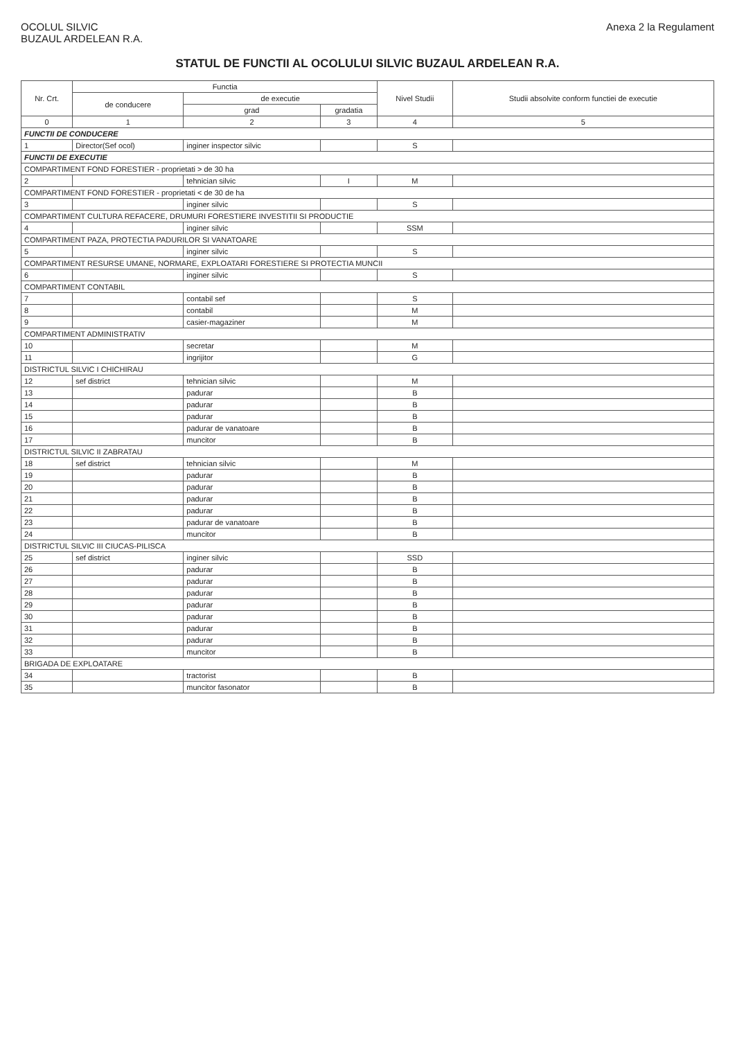OCOLUL SILVIC
BUZAUL ARDELEAN R.A.
Anexa 2 la Regulament
STATUL DE FUNCTII AL OCOLULUI SILVIC BUZAUL ARDELEAN R.A.
| Nr. Crt. | Functia | | | Nivel Studii | Studii absolvite conform functiei de executie |
| --- | --- | --- | --- | --- | --- |
| | de conducere | de executie | | | |
| | | grad | gradatia | | |
| 0 | 1 | 2 | 3 | 4 | 5 |
| FUNCTII DE CONDUCERE | | | | | |
| 1 | Director(Sef ocol) | inginer inspector silvic | | S | |
| FUNCTII DE EXECUTIE | | | | | |
| COMPARTIMENT FOND FORESTIER - proprietati > de 30 ha | | | | | |
| 2 | | tehnician silvic | I | M | |
| COMPARTIMENT FOND FORESTIER - proprietati < de 30 de ha | | | | | |
| 3 | | inginer silvic | | S | |
| COMPARTIMENT CULTURA REFACERE, DRUMURI FORESTIERE INVESTITII SI PRODUCTIE | | | | | |
| 4 | | inginer silvic | | SSM | |
| COMPARTIMENT PAZA, PROTECTIA PADURILOR SI VANATOARE | | | | | |
| 5 | | inginer silvic | | S | |
| COMPARTIMENT RESURSE UMANE, NORMARE, EXPLOATARI FORESTIERE SI PROTECTIA MUNCII | | | | | |
| 6 | | inginer silvic | | S | |
| COMPARTIMENT CONTABIL | | | | | |
| 7 | | contabil sef | | S | |
| 8 | | contabil | | M | |
| 9 | | casier-magaziner | | M | |
| COMPARTIMENT ADMINISTRATIV | | | | | |
| 10 | | secretar | | M | |
| 11 | | ingrijitor | | G | |
| DISTRICTUL SILVIC I CHICHIRAU | | | | | |
| 12 | sef district | tehnician silvic | | M | |
| 13 | | padurar | | B | |
| 14 | | padurar | | B | |
| 15 | | padurar | | B | |
| 16 | | padurar de vanatoare | | B | |
| 17 | | muncitor | | B | |
| DISTRICTUL SILVIC II ZABRATAU | | | | | |
| 18 | sef district | tehnician silvic | | M | |
| 19 | | padurar | | B | |
| 20 | | padurar | | B | |
| 21 | | padurar | | B | |
| 22 | | padurar | | B | |
| 23 | | padurar de vanatoare | | B | |
| 24 | | muncitor | | B | |
| DISTRICTUL SILVIC III CIUCAS-PILISCA | | | | | |
| 25 | sef district | inginer silvic | | SSD | |
| 26 | | padurar | | B | |
| 27 | | padurar | | B | |
| 28 | | padurar | | B | |
| 29 | | padurar | | B | |
| 30 | | padurar | | B | |
| 31 | | padurar | | B | |
| 32 | | padurar | | B | |
| 33 | | muncitor | | B | |
| BRIGADA DE EXPLOATARE | | | | | |
| 34 | | tractorist | | B | |
| 35 | | muncitor fasonator | | B | |